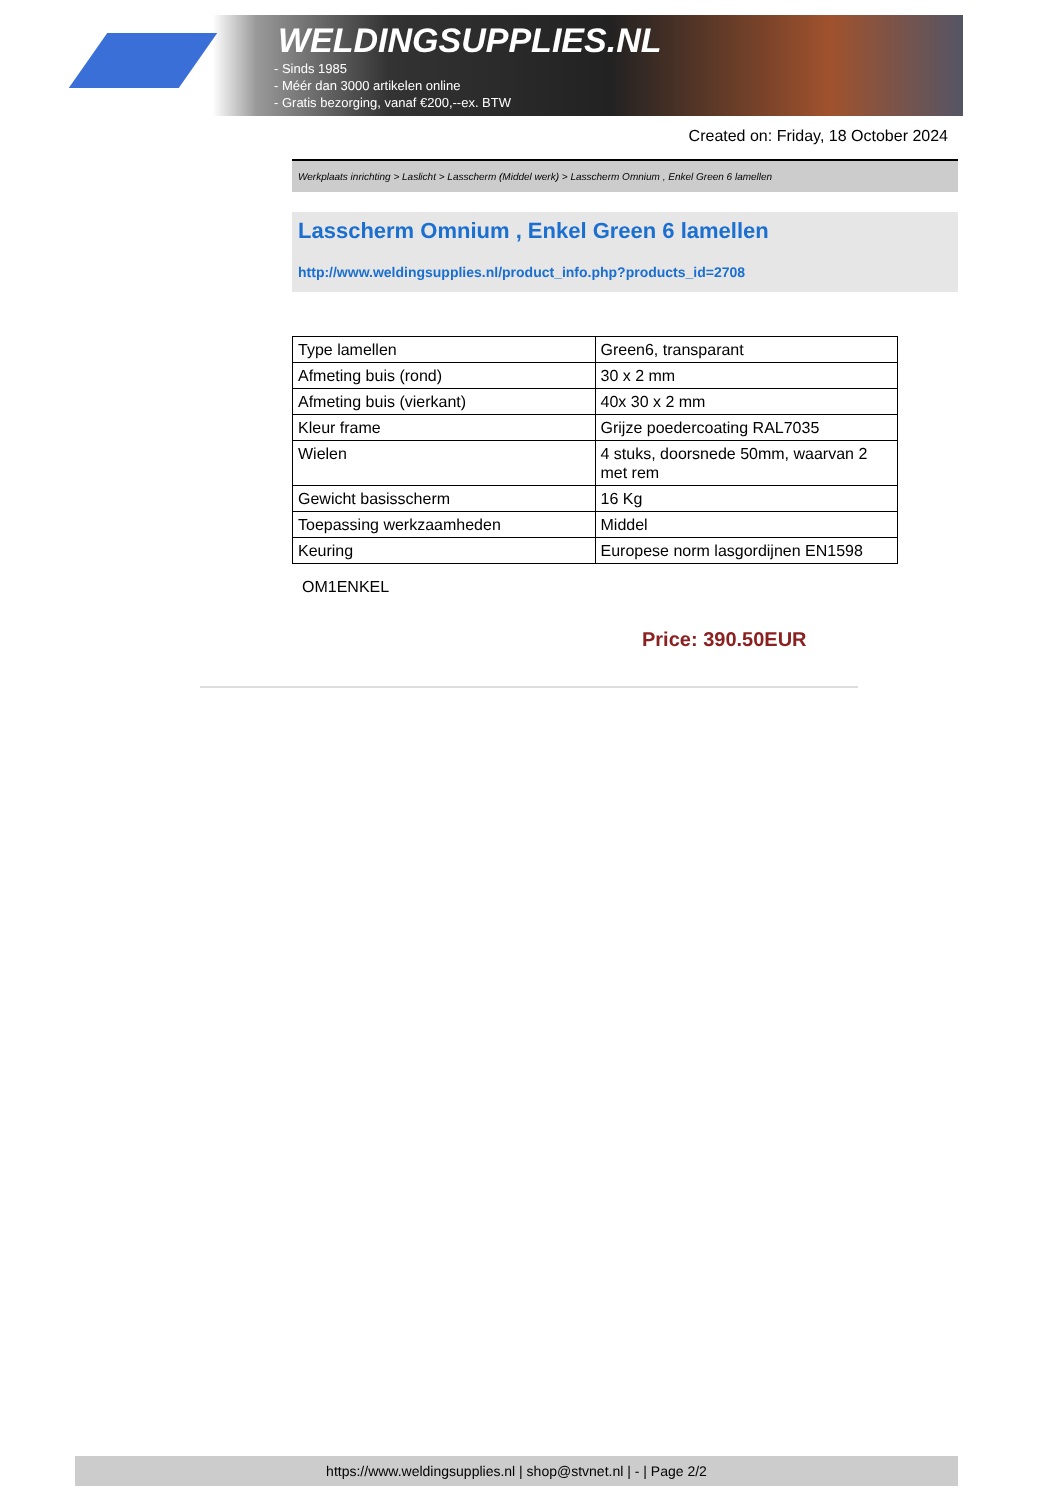WELDINGSUPPLIES.NL
- Sinds 1985
- Méér dan 3000 artikelen online
- Gratis bezorging, vanaf €200,--ex. BTW
Created on: Friday, 18 October 2024
Werkplaats inrichting > Laslicht > Lasscherm (Middel werk) > Lasscherm Omnium , Enkel Green 6 lamellen
Lasscherm Omnium , Enkel Green 6 lamellen
http://www.weldingsupplies.nl/product_info.php?products_id=2708
| Type lamellen | Green6, transparant |
| Afmeting buis (rond) | 30 x 2 mm |
| Afmeting buis (vierkant) | 40x 30 x 2 mm |
| Kleur frame | Grijze poedercoating RAL7035 |
| Wielen | 4 stuks, doorsnede 50mm, waarvan 2 met rem |
| Gewicht basisscherm | 16 Kg |
| Toepassing werkzaamheden | Middel |
| Keuring | Europese norm lasgordijnen EN1598 |
OM1ENKEL
Price: 390.50EUR
https://www.weldingsupplies.nl | shop@stvnet.nl | - | Page 2/2